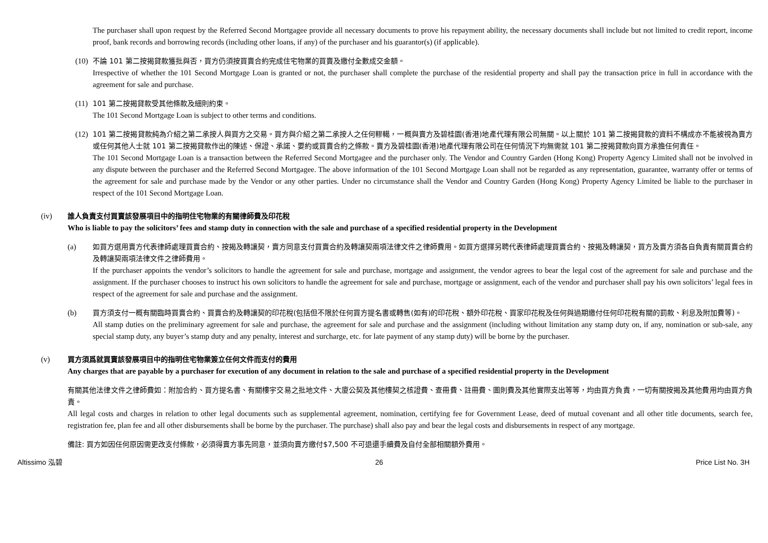The purchaser shall upon request by the Referred Second Mortgagee provide all necessary documents to prove his repayment ability, the necessary documents shall include but not limited to credit report, income proof, bank records and borrowing records (including other loans, if any) of the purchaser and his guarantor(s) (if applicable).
(10)
不論 101 第二按揭貸款獲批與否，買方仍須按買賣合約完成住宅物業的買賣及繳付全數成交金額。
Irrespective of whether the 101 Second Mortgage Loan is granted or not, the purchaser shall complete the purchase of the residential property and shall pay the transaction price in full in accordance with the agreement for sale and purchase.
(11)
101 第二按揭貸款受其他條款及細則約束。
The 101 Second Mortgage Loan is subject to other terms and conditions.
(12)
101 第二按揭貸款純為介紹之第二承按人與買方之交易。買方與介紹之第二承按人之任何轇轕，一概與賣方及碧桂園(香港)地產代理有限公司無關。以上關於 101 第二按揭貸款的資料不構成亦不能被視為賣方或任何其他人士就 101 第二按揭貸款作出的陳述、保證、承諾、要約或買賣合約之條款。賣方及碧桂園(香港)地產代理有限公司在任何情況下均無需就 101 第二按揭貸款向買方承擔任何責任。
The 101 Second Mortgage Loan is a transaction between the Referred Second Mortgagee and the purchaser only. The Vendor and Country Garden (Hong Kong) Property Agency Limited shall not be involved in any dispute between the purchaser and the Referred Second Mortgagee. The above information of the 101 Second Mortgage Loan shall not be regarded as any representation, guarantee, warranty offer or terms of the agreement for sale and purchase made by the Vendor or any other parties. Under no circumstance shall the Vendor and Country Garden (Hong Kong) Property Agency Limited be liable to the purchaser in respect of the 101 Second Mortgage Loan.
(iv) 誰人負責支付買賣該發展項目中的指明住宅物業的有關律師費及印花稅
Who is liable to pay the solicitors’ fees and stamp duty in connection with the sale and purchase of a specified residential property in the Development
(a) 如買方選用賣方代表律師處理買賣合約、按揭及轉讓契，賣方同意支付買賣合約及轉讓契兩項法律文件之律師費用。如買方選擇另聘代表律師處理買賣合約、按揭及轉讓契，買方及賣方須各自負責有關買賣合約及轉讓契兩項法律文件之律師費用。
If the purchaser appoints the vendor’s solicitors to handle the agreement for sale and purchase, mortgage and assignment, the vendor agrees to bear the legal cost of the agreement for sale and purchase and the assignment. If the purchaser chooses to instruct his own solicitors to handle the agreement for sale and purchase, mortgage or assignment, each of the vendor and purchaser shall pay his own solicitors’ legal fees in respect of the agreement for sale and purchase and the assignment.
(b) 買方須支付一概有關臨時買賣合約、買賣合約及轉讓契的印花稅(包括但不限於任何買方提名書或轉售(如有)的印花稅、額外印花稅、買家印花稅及任何與過期繳付任何印花稅有關的罰款、利息及附加費等)。
All stamp duties on the preliminary agreement for sale and purchase, the agreement for sale and purchase and the assignment (including without limitation any stamp duty on, if any, nomination or sub-sale, any special stamp duty, any buyer’s stamp duty and any penalty, interest and surcharge, etc. for late payment of any stamp duty) will be borne by the purchaser.
(v) 買方須爲就買賣該發展項目中的指明住宅物業簽立任何文件而支付的費用
Any charges that are payable by a purchaser for execution of any document in relation to the sale and purchase of a specified residential property in the Development
有關其他法律文件之律師費如：附加合約、買方提名書、有關樓宇交易之批地文件、大廈公契及其他樓契之核證費、查冊費、註冊費、圖則費及其他實際支出等等，均由買方負責，一切有關按揭及其他費用均由買方負責。
All legal costs and charges in relation to other legal documents such as supplemental agreement, nomination, certifying fee for Government Lease, deed of mutual covenant and all other title documents, search fee, registration fee, plan fee and all other disbursements shall be borne by the purchaser. The purchase) shall also pay and bear the legal costs and disbursements in respect of any mortgage.
備註: 買方如因任何原因需更改支付條款，必須得賣方事先同意，並須向賣方繳付$7,500 不可退還手續費及自付全部相關額外費用。
Altissimo 泓碧 26 Price List No. 3H